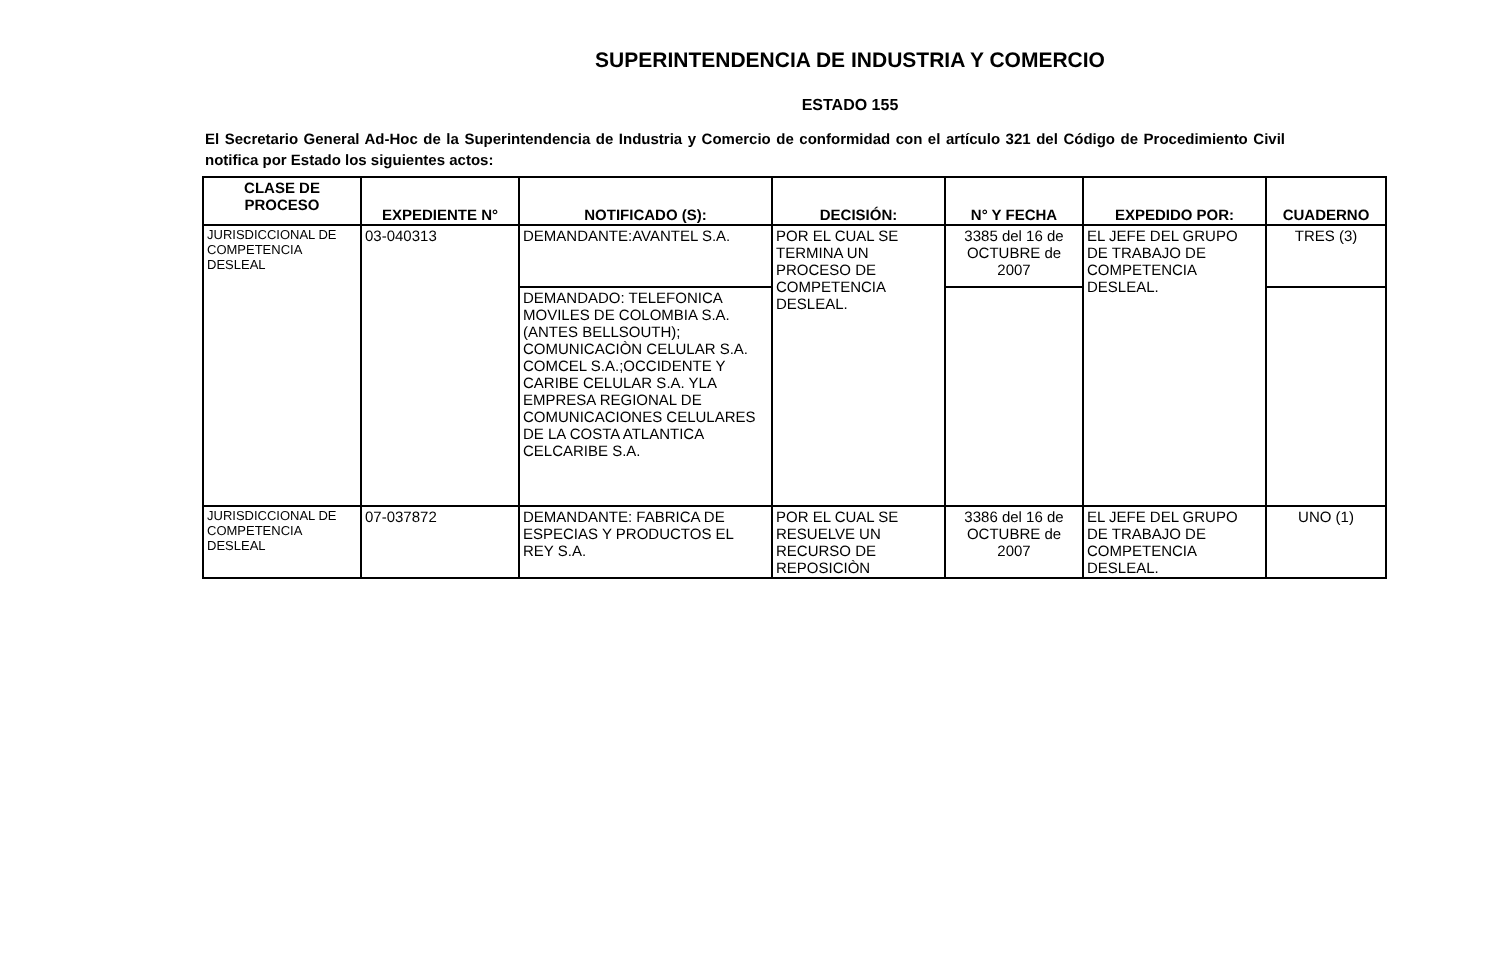SUPERINTENDENCIA DE INDUSTRIA Y COMERCIO
ESTADO 155
El Secretario General Ad-Hoc de la Superintendencia de Industria y Comercio de conformidad con el artículo 321 del Código de Procedimiento Civil notifica por Estado los siguientes actos:
| CLASE DE PROCESO | EXPEDIENTE N° | NOTIFICADO (S): | DECISIÓN: | N° Y FECHA | EXPEDIDO POR: | CUADERNO |
| --- | --- | --- | --- | --- | --- | --- |
| JURISDICCIONAL DE COMPETENCIA DESLEAL | 03-040313 | DEMANDANTE:AVANTEL S.A. | POR EL CUAL SE TERMINA UN PROCESO DE COMPETENCIA DESLEAL. | 3385 del 16 de OCTUBRE de 2007 | EL JEFE DEL GRUPO DE TRABAJO DE COMPETENCIA DESLEAL. | TRES (3) |
| | | DEMANDADO: TELEFONICA MOVILES DE COLOMBIA S.A.(ANTES BELLSOUTH); COMUNICACIÒN CELULAR S.A. COMCEL S.A.;OCCIDENTE Y CARIBE CELULAR S.A. YLA EMPRESA REGIONAL DE COMUNICACIONES CELULARES DE LA COSTA ATLANTICA CELCARIBE S.A. | | | | |
| JURISDICCIONAL DE COMPETENCIA DESLEAL | 07-037872 | DEMANDANTE: FABRICA DE ESPECIAS Y PRODUCTOS EL REY S.A. | POR EL CUAL SE RESUELVE UN RECURSO DE REPOSICIÒN | 3386 del 16 de OCTUBRE de 2007 | EL JEFE DEL GRUPO DE TRABAJO DE COMPETENCIA DESLEAL. | UNO (1) |